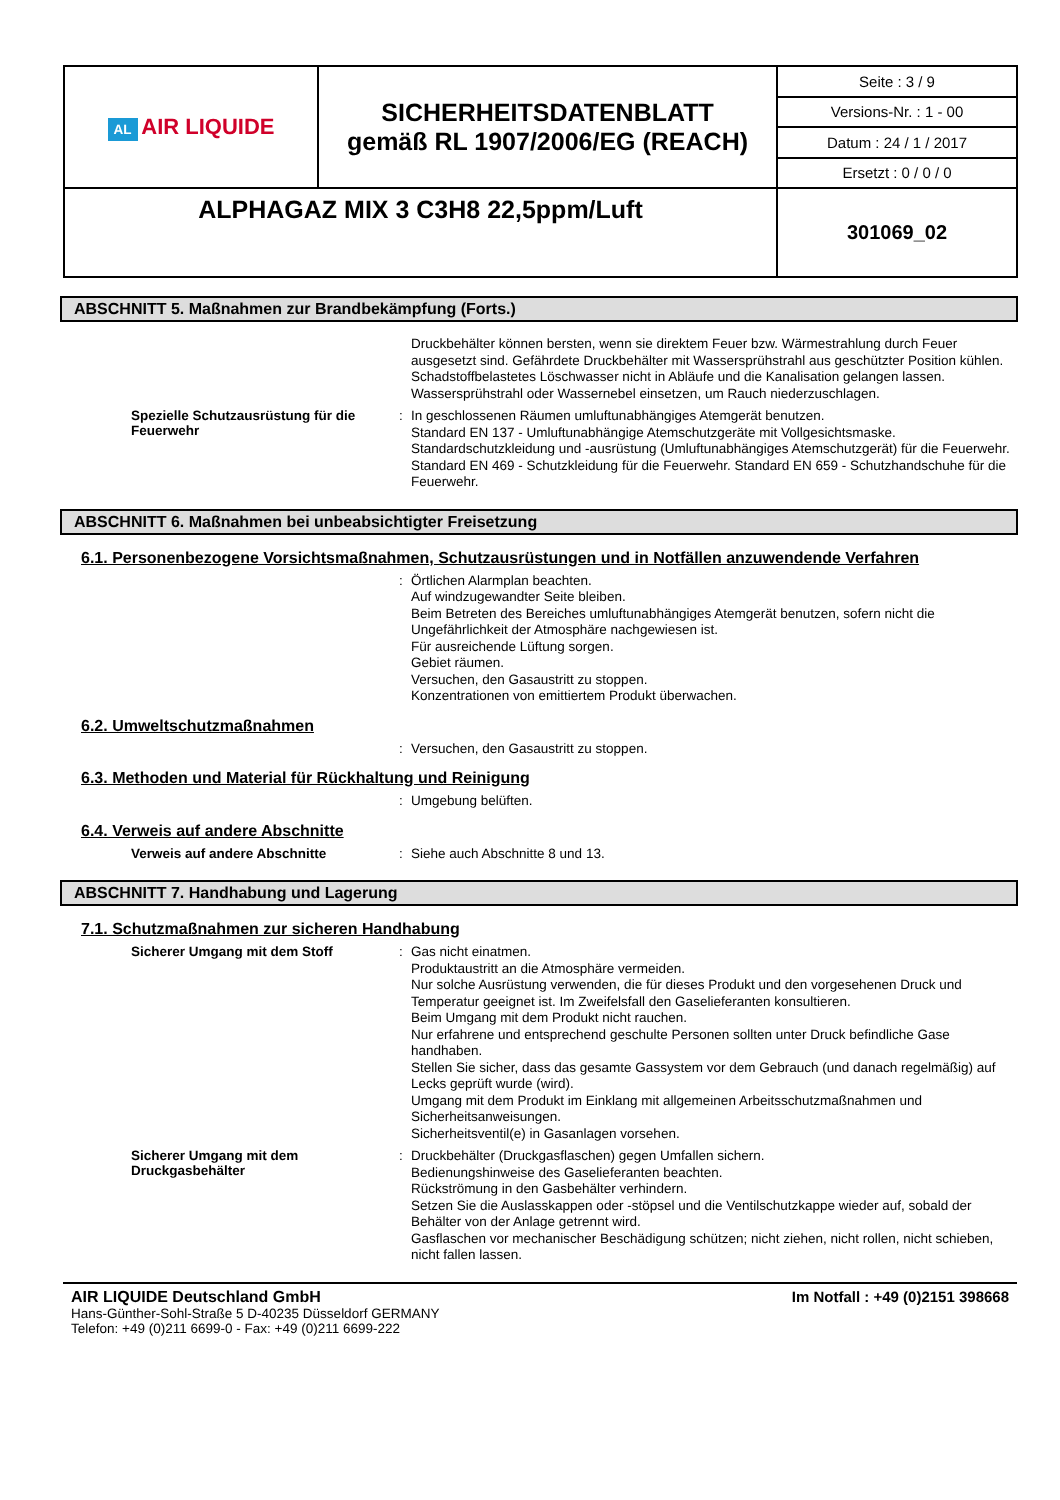| AL AIR LIQUIDE | SICHERHEITSDATENBLATT gemäß RL 1907/2006/EG (REACH) | Seite : 3 / 9 |
| | | Versions-Nr. : 1 - 00 |
| | | Datum : 24 / 1 / 2017 |
| | | Ersetzt : 0 / 0 / 0 |
| ALPHAGAZ MIX 3 C3H8 22,5ppm/Luft | | 301069_02 |
ABSCHNITT 5. Maßnahmen zur Brandbekämpfung (Forts.)
Druckbehälter können bersten, wenn sie direktem Feuer bzw. Wärmestrahlung durch Feuer ausgesetzt sind. Gefährdete Druckbehälter mit Wassersprühstrahl aus geschützter Position kühlen. Schadstoffbelastetes Löschwasser nicht in Abläufe und die Kanalisation gelangen lassen.
Wassersprühstrahl oder Wassernebel einsetzen, um Rauch niederzuschlagen.
Spezielle Schutzausrüstung für die Feuerwehr
:
In geschlossenen Räumen umluftunabhängiges Atemgerät benutzen.
Standard EN 137 - Umluftunabhängige Atemschutzgeräte mit Vollgesichtsmaske.
Standardschutzkleidung und -ausrüstung (Umluftunabhängiges Atemschutzgerät) für die Feuerwehr.
Standard EN 469 - Schutzkleidung für die Feuerwehr. Standard EN 659 - Schutzhandschuhe für die Feuerwehr.
ABSCHNITT 6. Maßnahmen bei unbeabsichtigter Freisetzung
6.1. Personenbezogene Vorsichtsmaßnahmen, Schutzausrüstungen und in Notfällen anzuwendende Verfahren
:
Örtlichen Alarmplan beachten.
Auf windzugewandter Seite bleiben.
Beim Betreten des Bereiches umluftunabhängiges Atemgerät benutzen, sofern nicht die Ungefährlichkeit der Atmosphäre nachgewiesen ist.
Für ausreichende Lüftung sorgen.
Gebiet räumen.
Versuchen, den Gasaustritt zu stoppen.
Konzentrationen von emittiertem Produkt überwachen.
6.2. Umweltschutzmaßnahmen
:
Versuchen, den Gasaustritt zu stoppen.
6.3. Methoden und Material für Rückhaltung und Reinigung
:
Umgebung belüften.
6.4. Verweis auf andere Abschnitte
Verweis auf andere Abschnitte :
Siehe auch Abschnitte 8 und 13.
ABSCHNITT 7. Handhabung und Lagerung
7.1. Schutzmaßnahmen zur sicheren Handhabung
Sicherer Umgang mit dem Stoff :
Gas nicht einatmen.
Produktaustritt an die Atmosphäre vermeiden.
Nur solche Ausrüstung verwenden, die für dieses Produkt und den vorgesehenen Druck und Temperatur geeignet ist. Im Zweifelsfall den Gaselieferanten konsultieren.
Beim Umgang mit dem Produkt nicht rauchen.
Nur erfahrene und entsprechend geschulte Personen sollten unter Druck befindliche Gase handhaben.
Stellen Sie sicher, dass das gesamte Gassystem vor dem Gebrauch (und danach regelmäßig) auf Lecks geprüft wurde (wird).
Umgang mit dem Produkt im Einklang mit allgemeinen Arbeitsschutzmaßnahmen und Sicherheitsanweisungen.
Sicherheitsventil(e) in Gasanlagen vorsehen.
Sicherer Umgang mit dem Druckgasbehälter
:
Druckbehälter (Druckgasflaschen) gegen Umfallen sichern.
Bedienungshinweise des Gaselieferanten beachten.
Rückströmung in den Gasbehälter verhindern.
Setzen Sie die Auslasskappen oder -stöpsel und die Ventilschutzkappe wieder auf, sobald der Behälter von der Anlage getrennt wird.
Gasflaschen vor mechanischer Beschädigung schützen; nicht ziehen, nicht rollen, nicht schieben, nicht fallen lassen.
AIR LIQUIDE Deutschland GmbH
Hans-Günther-Sohl-Straße 5 D-40235 Düsseldorf GERMANY
Telefon: +49 (0)211 6699-0 - Fax: +49 (0)211 6699-222
Im Notfall : +49 (0)2151 398668